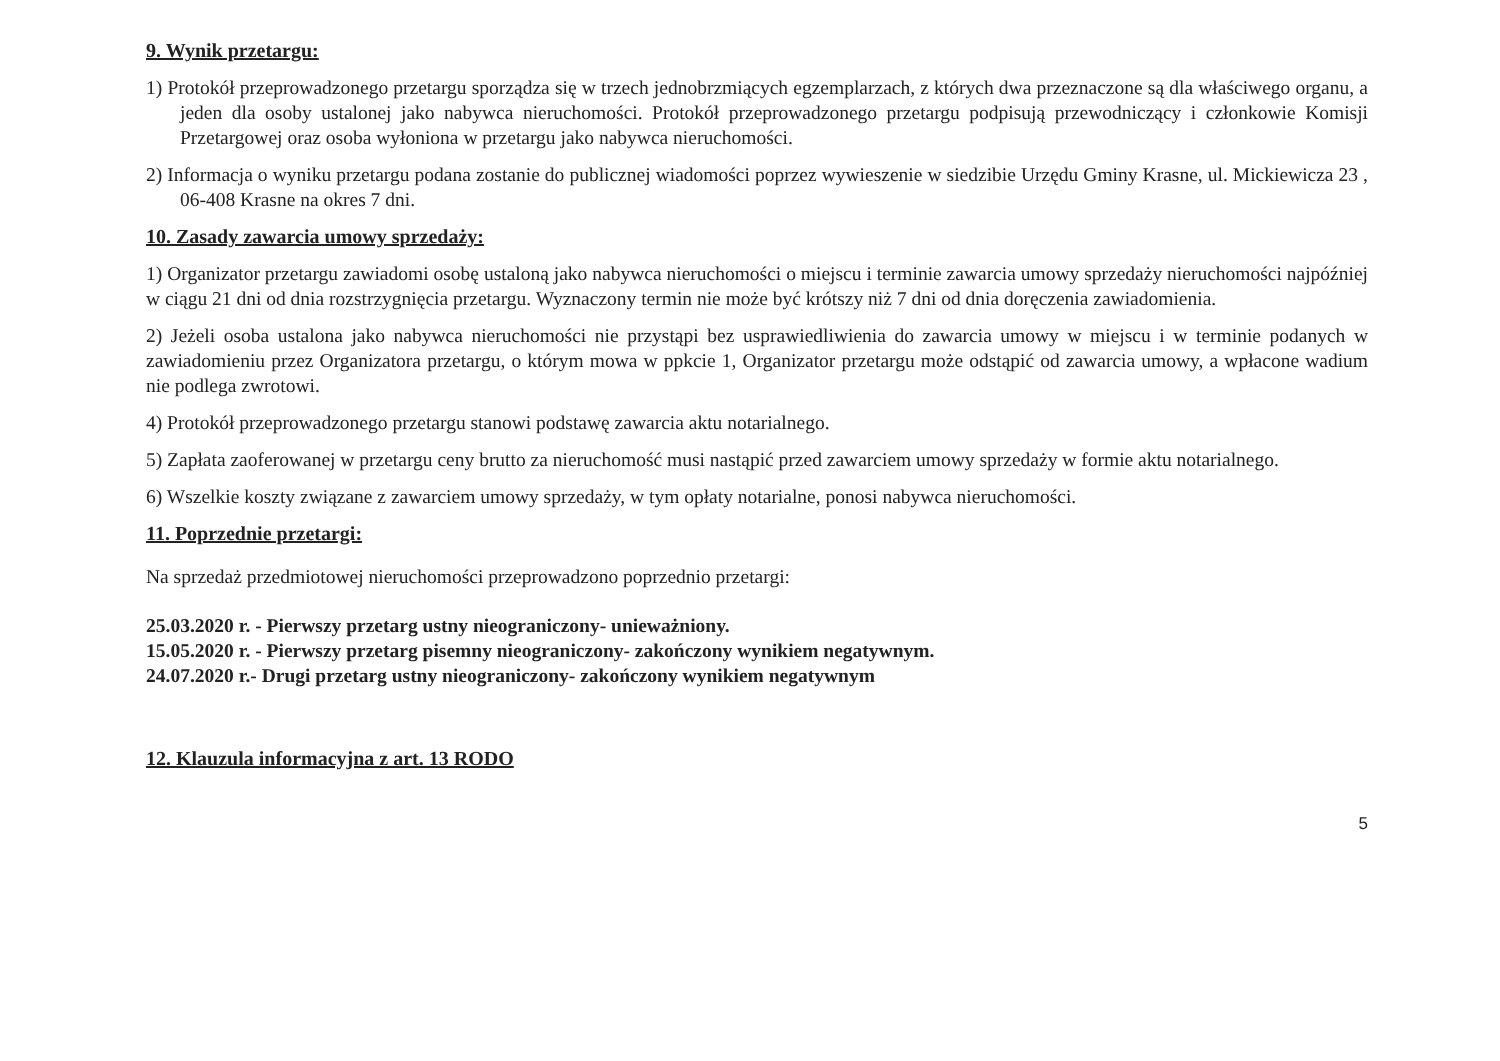9. Wynik przetargu:
1) Protokół przeprowadzonego przetargu sporządza się w trzech jednobrzmiących egzemplarzach, z których dwa przeznaczone są dla właściwego organu, a jeden dla osoby ustalonej jako nabywca nieruchomości. Protokół przeprowadzonego przetargu podpisują przewodniczący i członkowie Komisji Przetargowej oraz osoba wyłoniona w przetargu jako nabywca nieruchomości.
2) Informacja o wyniku przetargu podana zostanie do publicznej wiadomości poprzez wywieszenie w siedzibie Urzędu Gminy Krasne, ul. Mickiewicza 23 , 06-408 Krasne na okres 7 dni.
10. Zasady zawarcia umowy sprzedaży:
1) Organizator przetargu zawiadomi osobę ustaloną jako nabywca nieruchomości o miejscu i terminie zawarcia umowy sprzedaży nieruchomości najpóźniej w ciągu 21 dni od dnia rozstrzygnięcia przetargu. Wyznaczony termin nie może być krótszy niż 7 dni od dnia doręczenia zawiadomienia.
2) Jeżeli osoba ustalona jako nabywca nieruchomości nie przystąpi bez usprawiedliwienia do zawarcia umowy w miejscu i w terminie podanych w zawiadomieniu przez Organizatora przetargu, o którym mowa w ppkcie 1, Organizator przetargu może odstąpić od zawarcia umowy, a wpłacone wadium nie podlega zwrotowi.
4) Protokół przeprowadzonego przetargu stanowi podstawę zawarcia aktu notarialnego.
5) Zapłata zaoferowanej w przetargu ceny brutto za nieruchomość musi nastąpić przed zawarciem umowy sprzedaży w formie aktu notarialnego.
6) Wszelkie koszty związane z zawarciem umowy sprzedaży, w tym opłaty notarialne, ponosi nabywca nieruchomości.
11. Poprzednie przetargi:
Na sprzedaż przedmiotowej nieruchomości przeprowadzono poprzednio przetargi:
25.03.2020 r. - Pierwszy przetarg ustny nieograniczony- unieważniony.
15.05.2020 r. - Pierwszy przetarg pisemny nieograniczony- zakończony wynikiem negatywnym.
24.07.2020 r.- Drugi przetarg ustny nieograniczony- zakończony wynikiem negatywnym
12. Klauzula informacyjna z art. 13 RODO
5